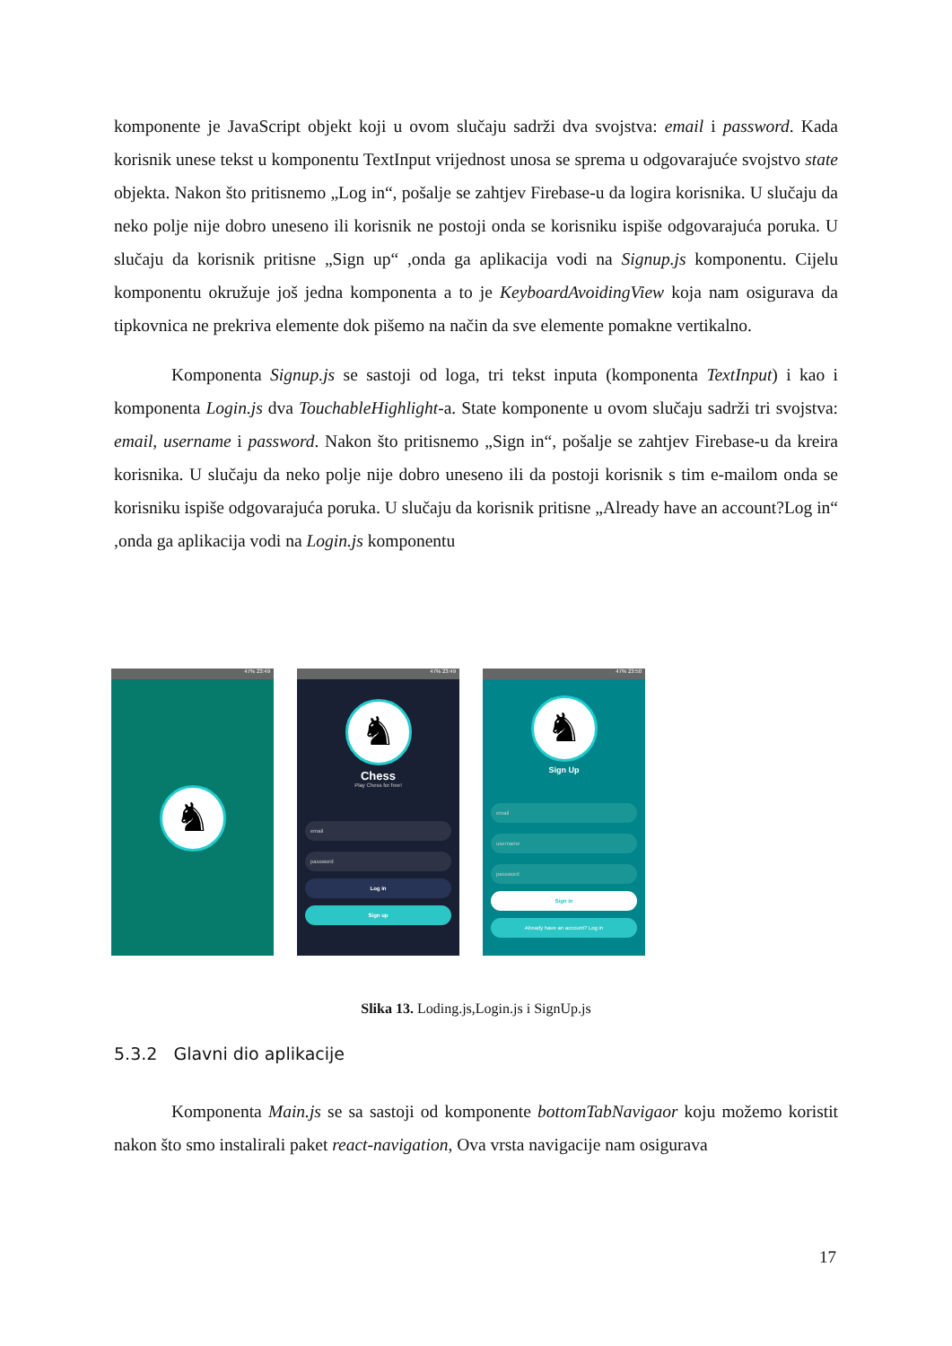komponente je JavaScript objekt koji u ovom slučaju sadrži dva svojstva: email i password. Kada korisnik unese tekst u komponentu TextInput vrijednost unosa se sprema u odgovarajuće svojstvo state objekta. Nakon što pritisnemo „Log in“, pošalje se zahtjev Firebase-u da logira korisnika. U slučaju da neko polje nije dobro uneseno ili korisnik ne postoji onda se korisniku ispiše odgovarajuća poruka. U slučaju da korisnik pritisne „Sign up“ ,onda ga aplikacija vodi na Signup.js komponentu. Cijelu komponentu okružuje još jedna komponenta a to je KeyboardAvoidingView koja nam osigurava da tipkovnica ne prekriva elemente dok pišemo na način da sve elemente pomakne vertikalno.
Komponenta Signup.js se sastoji od loga, tri tekst inputa (komponenta TextInput) i kao i komponenta Login.js dva TouchableHighlight-a. State komponente u ovom slučaju sadrži tri svojstva: email, username i password. Nakon što pritisnemo „Sign in“, pošalje se zahtjev Firebase-u da kreira korisnika. U slučaju da neko polje nije dobro uneseno ili da postoji korisnik s tim e-mailom onda se korisniku ispiše odgovarajuća poruka. U slučaju da korisnik pritisne „Already have an account?Log in“ ,onda ga aplikacija vodi na Login.js komponentu
47% 23:49
♞
47% 23:49
♞
Chess
Play Chess for free!
email
password
Log in
Sign up
47% 23:50
♞
Sign Up
email
username
password
Sign in
Already have an account? Log in
Slika 13. Loding.js,Login.js i SignUp.js
5.3.2 Glavni dio aplikacije
Komponenta Main.js se sa sastoji od komponente bottomTabNavigaor koju možemo koristit nakon što smo instalirali paket react-navigation, Ova vrsta navigacije nam osigurava
17